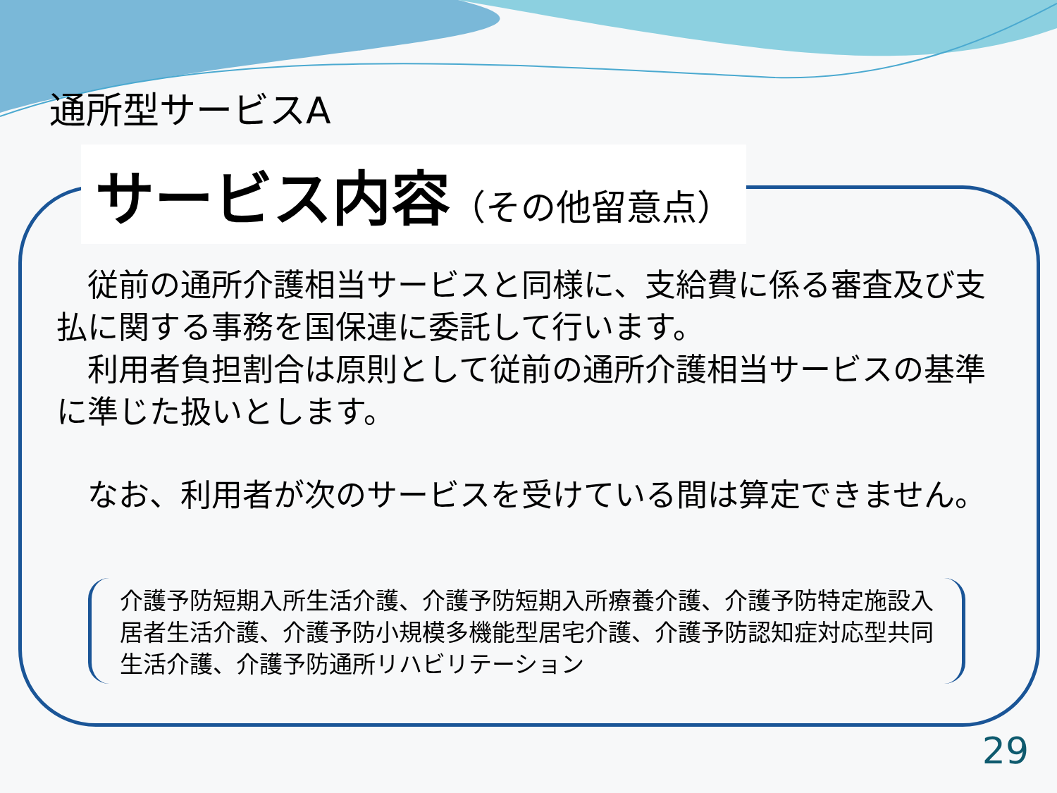通所型サービスA
サービス内容（その他留意点）
　従前の通所介護相当サービスと同様に、支給費に係る審査及び支払に関する事務を国保連に委託して行います。
　利用者負担割合は原則として従前の通所介護相当サービスの基準に準じた扱いとします。
　なお、利用者が次のサービスを受けている間は算定できません。
介護予防短期入所生活介護、介護予防短期入所療養介護、介護予防特定施設入居者生活介護、介護予防小規模多機能型居宅介護、介護予防認知症対応型共同生活介護、介護予防通所リハビリテーション
29